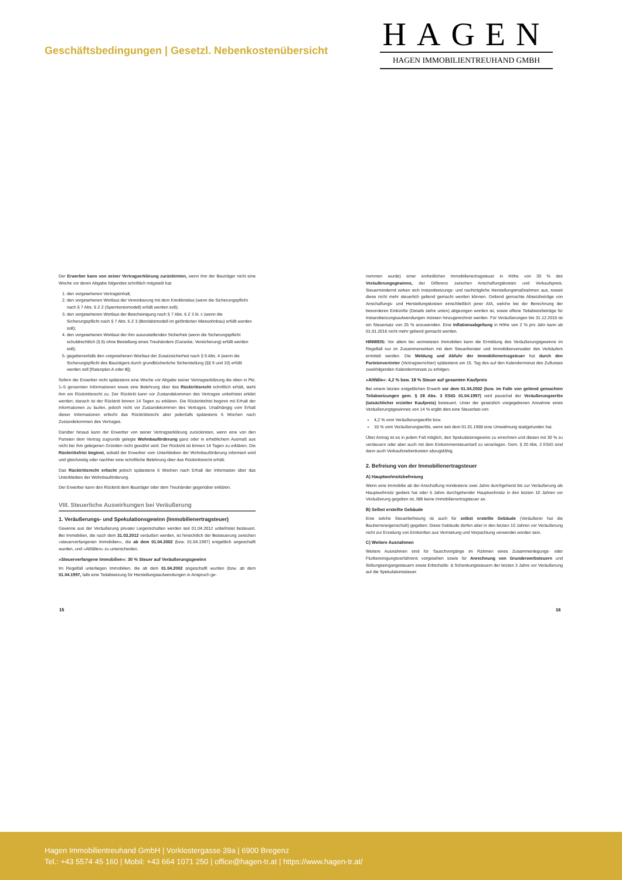Geschäftsbedingungen | Gesetzl. Nebenkostenübersicht
HAGEN
HAGEN IMMOBILIENTREUHAND GMBH
Der Erwerber kann von seiner Vertragserklärung zurücktreten, wenn ihm der Bauträger nicht eine Woche vor deren Abgabe folgendes schriftlich mitgeteilt hat:
1. den vorgesehenen Vertragsinhalt;
2. den vorgesehenen Wortlaut der Vereinbarung mit dem Kreditinstitut (wenn die Sicherungspflicht nach § 7 Abs. 6 Z 2 (Sperrkontomodell) erfüllt werden soll);
3. den vorgesehenen Wortlaut der Bescheinigung nach § 7 Abs. 6 Z 3 lit. c (wenn die Sicherungspflicht nach § 7 Abs. 6 Z 3 (Bonitätsmodell im geförderten Mietwohnbau) erfüllt werden soll);
4. den vorgesehenen Wortlaut der ihm auszustellenden Sicherheit (wenn die Sicherungspflicht schuldrechtlich (§ 8) ohne Bestellung eines Treuhänders (Garantie, Versicherung) erfüllt werden soll);
5. gegebenenfalls den vorgesehenen Wortlaut der Zusatzsicherheit nach § 9 Abs. 4 (wenn die Sicherungspflicht des Bauträgers durch grundbücherliche Sicherstellung (§§ 9 und 10) erfüllt werden soll [Ratenplan A oder B]).
Sofern der Erwerber nicht spätestens eine Woche vor Abgabe seiner Vertragserklärung die oben in Pkt. 1–5 genannten Informationen sowie eine Belehrung über das Rücktrittsrecht schriftlich erhält, steht ihm ein Rücktrittsrecht zu. Der Rücktritt kann vor Zustandekommen des Vertrages unbefristet erklärt werden; danach ist der Rücktritt binnen 14 Tagen zu erklären. Die Rücktrittsfrist beginnt mit Erhalt der Informationen zu laufen, jedoch nicht vor Zustandekommen des Vertrages. Unabhängig vom Erhalt dieser Informationen erlischt das Rücktrittsrecht aber jedenfalls spätestens 6 Wochen nach Zustandekommen des Vertrages.
Darüber hinaus kann der Erwerber von seiner Vertragserklärung zurücktreten, wenn eine von den Parteien dem Vertrag zugrunde gelegte Wohnbauförderung ganz oder in erheblichem Ausmaß aus nicht bei ihm gelegenen Gründen nicht gewährt wird. Der Rücktritt ist binnen 14 Tagen zu erklären. Die Rücktrittsfrist beginnt, sobald der Erwerber vom Unterbleiben der Wohnbauförderung informiert wird und gleichzeitig oder nachher eine schriftliche Belehrung über das Rücktrittsrecht erhält.
Das Rücktrittsrecht erlischt jedoch spätestens 6 Wochen nach Erhalt der Information über das Unterbleiben der Wohnbauförderung.
Der Erwerber kann den Rücktritt dem Bauträger oder dem Treuhänder gegenüber erklären.
VIII. Steuerliche Auswirkungen bei Veräußerung
1. Veräußerungs- und Spekulationsgewinn (Immobilienertragsteuer)
Gewinne aus der Veräußerung privater Liegenschaften werden seit 01.04.2012 unbefristet besteuert. Bei Immobilien, die nach dem 31.03.2012 veräußert werden, ist hinsichtlich der Besteuerung zwischen »steuerverfangenen Immobilien«, die ab dem 01.04.2002 (bzw. 01.04.1997) entgeltlich angeschafft wurden, und »Altfällen« zu unterscheiden.
»Steuerverfangene Immobilien«: 30 % Steuer auf Veräußerungsgewinn
Im Regelfall unterliegen Immobilien, die ab dem 01.04.2002 angeschafft wurden (bzw. ab dem 01.04.1997, falls eine Teilabsetzung für Herstellungsaufwendungen in Anspruch ge-
nommen wurde) einer einheitlichen Immobilienertragsteuer in Höhe von 30 % des Veräußerungsgewinns, der Differenz zwischen Anschaffungskosten und Verkaufspreis. Steuermindernd wirken sich Instandsetzungs- und nachträgliche Herstellungsmaßnahmen aus, soweit diese nicht mehr steuerlich geltend gemacht werden können. Geltend gemachte Absetzbeträge von Anschaffungs- und Herstellungskosten einschließlich jener AfA, welche bei der Berechnung der besonderen Einkünfte (Details siehe unten) abgezogen worden ist, sowie offene Teilabsetzbeträge für Instandsetzungsaufwendungen müssen hinzugerechnet werden. Für Veräußerungen bis 31.12.2015 ist ein Steuersatz von 25 % anzuwenden. Eine Inflationsabgeltung in Höhe von 2 % pro Jahr kann ab 01.01.2016 nicht mehr geltend gemacht werden.
HINWEIS: Vor allem bei vermieteten Immobilien kann die Ermittlung des Veräußerungsgewinns im Regelfall nur im Zusammenwirken mit dem Steuerberater und Immobilienverwalter des Verkäufers ermittelt werden. Die Meldung und Abfuhr der Immobilienertragsteuer hat durch den Parteienvertreter (Vertragserrichter) spätestens am 15. Tag des auf den Kalendermonat des Zuflusses zweitfolgenden Kalendermonats zu erfolgen.
»Altfälle«: 4,2 % bzw. 18 % Steuer auf gesamten Kaufpreis
Bei einem letzten entgeltlichen Erwerb vor dem 01.04.2002 (bzw. im Falle von geltend gemachten Teilabsetzungen gem. § 28 Abs. 3 EStG 01.04.1997) wird pauschal der Veräußerungserlös (tatsächlicher erzielter Kaufpreis) besteuert. Unter der gesetzlich vorgegebenen Annahme eines Veräußerungsgewinnes von 14 % ergibt dies eine Steuerlast von
4,2 % vom Veräußerungserlös bzw.
18 % vom Veräußerungserlös, wenn seit dem 01.01.1988 eine Umwidmung stattgefunden hat.
Über Antrag ist es in jedem Fall möglich, den Spekulationsgewinn zu errechnen und diesen mit 30 % zu versteuern oder aber auch mit dem Einkommensteuertarif zu veranlagen. Gem. § 20 Abs. 2 EStG sind dann auch Verkaufsnebenkosten abzugsfähig.
2. Befreiung von der Immobilienertragsteuer
A) Hauptwohnsitzbefreiung
Wenn eine Immobilie ab der Anschaffung mindestens zwei Jahre durchgehend bis zur Veräußerung als Hauptwohnsitz gedient hat oder 5 Jahre durchgehender Hauptwohnsitz in den letzten 10 Jahren vor Veräußerung gegeben ist, fällt keine Immobilienertragsteuer an.
B) Selbst erstellte Gebäude
Eine solche Steuerbefreiung ist auch für selbst erstellte Gebäude (Veräußerer hat die Bauherreneigenschaft) gegeben: Diese Gebäude dürfen aber in den letzten 10 Jahren vor Veräußerung nicht zur Erzielung von Einkünften aus Vermietung und Verpachtung verwendet worden sein.
C) Weitere Ausnahmen
Weitere Ausnahmen sind für Tauschvorgänge im Rahmen eines Zusammenlegungs- oder Flurbereinigungsverfahrens vorgesehen sowie für Anrechnung von Grunderwerbsteuern und Stiftungseingangssteuern sowie Erbschafts- & Schenkungssteuern der letzten 3 Jahre vor Veräußerung auf die Spekulationssteuer.
15 16
Hagen Immobilientreuhand GmbH | Vorklostergasse 39a | 6900 Bregenz
Tel.: +43 5574 45 160 | Mobil: +43 664 1071 250 | office@hagen-tr.at | https://www.hagen-tr.at/